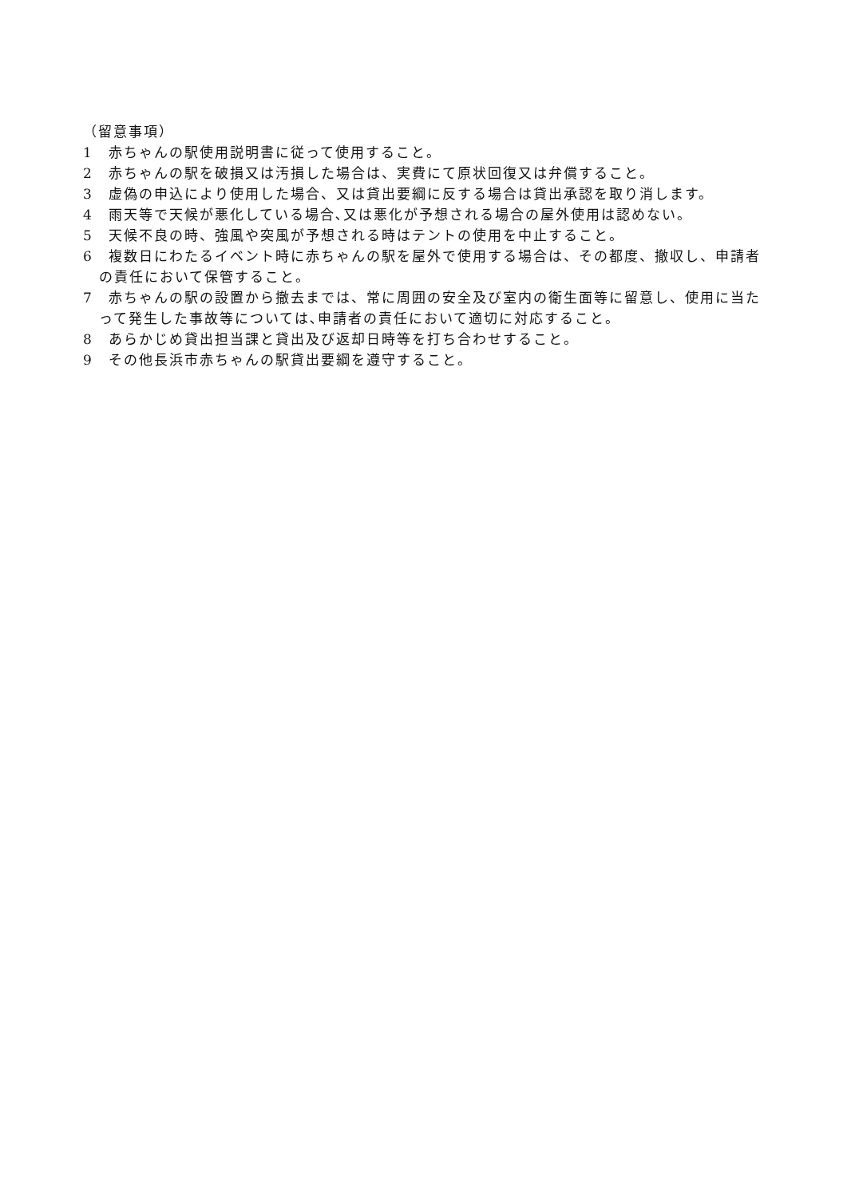（留意事項）
1　赤ちゃんの駅使用説明書に従って使用すること。
2　赤ちゃんの駅を破損又は汚損した場合は、実費にて原状回復又は弁償すること。
3　虚偽の申込により使用した場合、又は貸出要綱に反する場合は貸出承認を取り消します。
4　雨天等で天候が悪化している場合､又は悪化が予想される場合の屋外使用は認めない。
5　天候不良の時、強風や突風が予想される時はテントの使用を中止すること。
6　複数日にわたるイベント時に赤ちゃんの駅を屋外で使用する場合は、その都度、撤収し、申請者の責任において保管すること。
7　赤ちゃんの駅の設置から撤去までは、常に周囲の安全及び室内の衛生面等に留意し、使用に当たって発生した事故等については､申請者の責任において適切に対応すること。
8　あらかじめ貸出担当課と貸出及び返却日時等を打ち合わせすること。
9　その他長浜市赤ちゃんの駅貸出要綱を遵守すること。